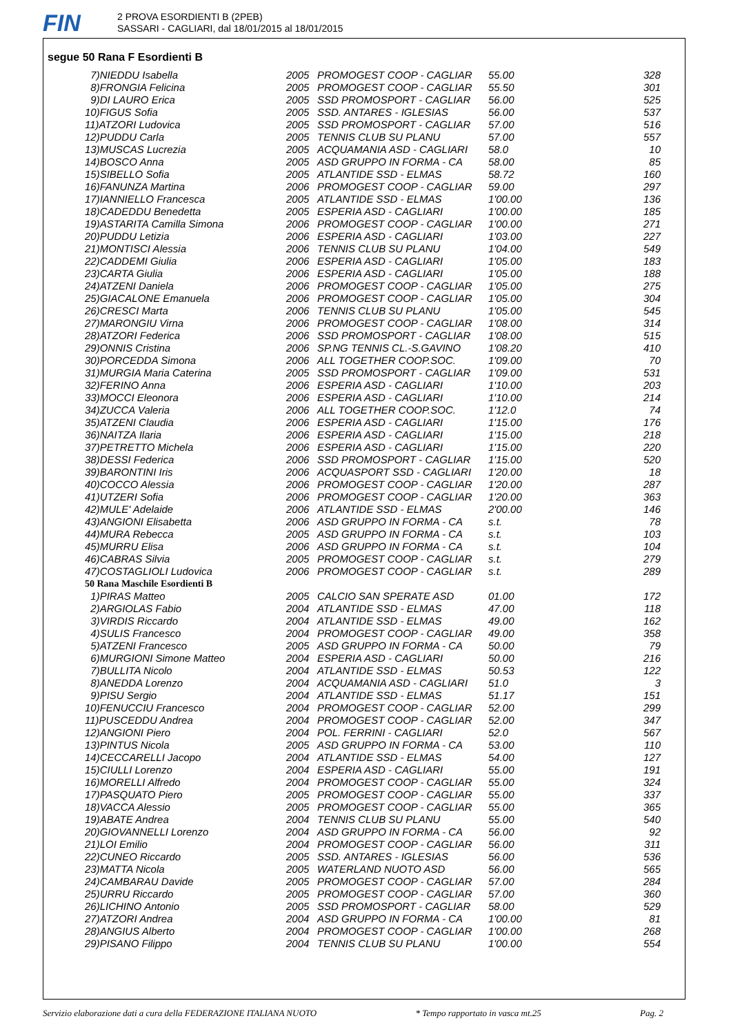FIN
2 PROVA ESORDIENTI B (2PEB)
SASSARI - CAGLIARI, dal 18/01/2015 al 18/01/2015
segue 50 Rana F Esordienti B
| 7)NIEDDU Isabella | 2005 | PROMOGEST COOP - CAGLIAR | 55.00 | 328 |
| 8)FRONGIA Felicina | 2005 | PROMOGEST COOP - CAGLIAR | 55.50 | 301 |
| 9)DI LAURO Erica | 2005 | SSD PROMOSPORT - CAGLIAR | 56.00 | 525 |
| 10)FIGUS Sofia | 2005 | SSD. ANTARES - IGLESIAS | 56.00 | 537 |
| 11)ATZORI Ludovica | 2005 | SSD PROMOSPORT - CAGLIAR | 57.00 | 516 |
| 12)PUDDU Carla | 2005 | TENNIS CLUB SU PLANU | 57.00 | 557 |
| 13)MUSCAS Lucrezia | 2005 | ACQUAMANIA ASD - CAGLIARI | 58.0 | 10 |
| 14)BOSCO Anna | 2005 | ASD GRUPPO IN FORMA - CA | 58.00 | 85 |
| 15)SIBELLO Sofia | 2005 | ATLANTIDE SSD - ELMAS | 58.72 | 160 |
| 16)FANUNZA Martina | 2006 | PROMOGEST COOP - CAGLIAR | 59.00 | 297 |
| 17)IANNIELLO Francesca | 2005 | ATLANTIDE SSD - ELMAS | 1'00.00 | 136 |
| 18)CADEDDU Benedetta | 2005 | ESPERIA ASD - CAGLIARI | 1'00.00 | 185 |
| 19)ASTARITA Camilla Simona | 2006 | PROMOGEST COOP - CAGLIAR | 1'00.00 | 271 |
| 20)PUDDU Letizia | 2006 | ESPERIA ASD - CAGLIARI | 1'03.00 | 227 |
| 21)MONTISCI Alessia | 2006 | TENNIS CLUB SU PLANU | 1'04.00 | 549 |
| 22)CADDEMI Giulia | 2006 | ESPERIA ASD - CAGLIARI | 1'05.00 | 183 |
| 23)CARTA Giulia | 2006 | ESPERIA ASD - CAGLIARI | 1'05.00 | 188 |
| 24)ATZENI Daniela | 2006 | PROMOGEST COOP - CAGLIAR | 1'05.00 | 275 |
| 25)GIACALONE Emanuela | 2006 | PROMOGEST COOP - CAGLIAR | 1'05.00 | 304 |
| 26)CRESCI Marta | 2006 | TENNIS CLUB SU PLANU | 1'05.00 | 545 |
| 27)MARONGIU Virna | 2006 | PROMOGEST COOP - CAGLIAR | 1'08.00 | 314 |
| 28)ATZORI Federica | 2006 | SSD PROMOSPORT - CAGLIAR | 1'08.00 | 515 |
| 29)ONNIS Cristina | 2006 | SP.NG TENNIS CL.-S.GAVINO | 1'08.20 | 410 |
| 30)PORCEDDA Simona | 2006 | ALL TOGETHER COOP.SOC. | 1'09.00 | 70 |
| 31)MURGIA Maria Caterina | 2005 | SSD PROMOSPORT - CAGLIAR | 1'09.00 | 531 |
| 32)FERINO Anna | 2006 | ESPERIA ASD - CAGLIARI | 1'10.00 | 203 |
| 33)MOCCI Eleonora | 2006 | ESPERIA ASD - CAGLIARI | 1'10.00 | 214 |
| 34)ZUCCA Valeria | 2006 | ALL TOGETHER COOP.SOC. | 1'12.0 | 74 |
| 35)ATZENI Claudia | 2006 | ESPERIA ASD - CAGLIARI | 1'15.00 | 176 |
| 36)NAITZA Ilaria | 2006 | ESPERIA ASD - CAGLIARI | 1'15.00 | 218 |
| 37)PETRETTO Michela | 2006 | ESPERIA ASD - CAGLIARI | 1'15.00 | 220 |
| 38)DESSI Federica | 2006 | SSD PROMOSPORT - CAGLIAR | 1'15.00 | 520 |
| 39)BARONTINI Iris | 2006 | ACQUASPORT SSD - CAGLIARI | 1'20.00 | 18 |
| 40)COCCO Alessia | 2006 | PROMOGEST COOP - CAGLIAR | 1'20.00 | 287 |
| 41)UTZERI Sofia | 2006 | PROMOGEST COOP - CAGLIAR | 1'20.00 | 363 |
| 42)MULE' Adelaide | 2006 | ATLANTIDE SSD - ELMAS | 2'00.00 | 146 |
| 43)ANGIONI Elisabetta | 2006 | ASD GRUPPO IN FORMA - CA | s.t. | 78 |
| 44)MURA Rebecca | 2005 | ASD GRUPPO IN FORMA - CA | s.t. | 103 |
| 45)MURRU Elisa | 2006 | ASD GRUPPO IN FORMA - CA | s.t. | 104 |
| 46)CABRAS Silvia | 2005 | PROMOGEST COOP - CAGLIAR | s.t. | 279 |
| 47)COSTAGLIOLI Ludovica | 2006 | PROMOGEST COOP - CAGLIAR | s.t. | 289 |
| 50 Rana Maschile Esordienti B | | | | |
| 1)PIRAS Matteo | 2005 | CALCIO SAN SPERATE ASD | 01.00 | 172 |
| 2)ARGIOLAS Fabio | 2004 | ATLANTIDE SSD - ELMAS | 47.00 | 118 |
| 3)VIRDIS Riccardo | 2004 | ATLANTIDE SSD - ELMAS | 49.00 | 162 |
| 4)SULIS Francesco | 2004 | PROMOGEST COOP - CAGLIAR | 49.00 | 358 |
| 5)ATZENI Francesco | 2005 | ASD GRUPPO IN FORMA - CA | 50.00 | 79 |
| 6)MURGIONI Simone Matteo | 2004 | ESPERIA ASD - CAGLIARI | 50.00 | 216 |
| 7)BULLITA Nicolo | 2004 | ATLANTIDE SSD - ELMAS | 50.53 | 122 |
| 8)ANEDDA Lorenzo | 2004 | ACQUAMANIA ASD - CAGLIARI | 51.0 | 3 |
| 9)PISU Sergio | 2004 | ATLANTIDE SSD - ELMAS | 51.17 | 151 |
| 10)FENUCCIU Francesco | 2004 | PROMOGEST COOP - CAGLIAR | 52.00 | 299 |
| 11)PUSCEDDU Andrea | 2004 | PROMOGEST COOP - CAGLIAR | 52.00 | 347 |
| 12)ANGIONI Piero | 2004 | POL. FERRINI - CAGLIARI | 52.0 | 567 |
| 13)PINTUS Nicola | 2005 | ASD GRUPPO IN FORMA - CA | 53.00 | 110 |
| 14)CECCARELLI Jacopo | 2004 | ATLANTIDE SSD - ELMAS | 54.00 | 127 |
| 15)CIULLI Lorenzo | 2004 | ESPERIA ASD - CAGLIARI | 55.00 | 191 |
| 16)MORELLI Alfredo | 2004 | PROMOGEST COOP - CAGLIAR | 55.00 | 324 |
| 17)PASQUATO Piero | 2005 | PROMOGEST COOP - CAGLIAR | 55.00 | 337 |
| 18)VACCA Alessio | 2005 | PROMOGEST COOP - CAGLIAR | 55.00 | 365 |
| 19)ABATE Andrea | 2004 | TENNIS CLUB SU PLANU | 55.00 | 540 |
| 20)GIOVANNELLI Lorenzo | 2004 | ASD GRUPPO IN FORMA - CA | 56.00 | 92 |
| 21)LOI Emilio | 2004 | PROMOGEST COOP - CAGLIAR | 56.00 | 311 |
| 22)CUNEO Riccardo | 2005 | SSD. ANTARES - IGLESIAS | 56.00 | 536 |
| 23)MATTA Nicola | 2005 | WATERLAND NUOTO ASD | 56.00 | 565 |
| 24)CAMBARAU Davide | 2005 | PROMOGEST COOP - CAGLIAR | 57.00 | 284 |
| 25)URRU Riccardo | 2005 | PROMOGEST COOP - CAGLIAR | 57.00 | 360 |
| 26)LICHINO Antonio | 2005 | SSD PROMOSPORT - CAGLIAR | 58.00 | 529 |
| 27)ATZORI Andrea | 2004 | ASD GRUPPO IN FORMA - CA | 1'00.00 | 81 |
| 28)ANGIUS Alberto | 2004 | PROMOGEST COOP - CAGLIAR | 1'00.00 | 268 |
| 29)PISANO Filippo | 2004 | TENNIS CLUB SU PLANU | 1'00.00 | 554 |
Servizio elaborazione dati a cura della FEDERAZIONE ITALIANA NUOTO * Tempo rapportato in vasca mt.25 Pag. 2